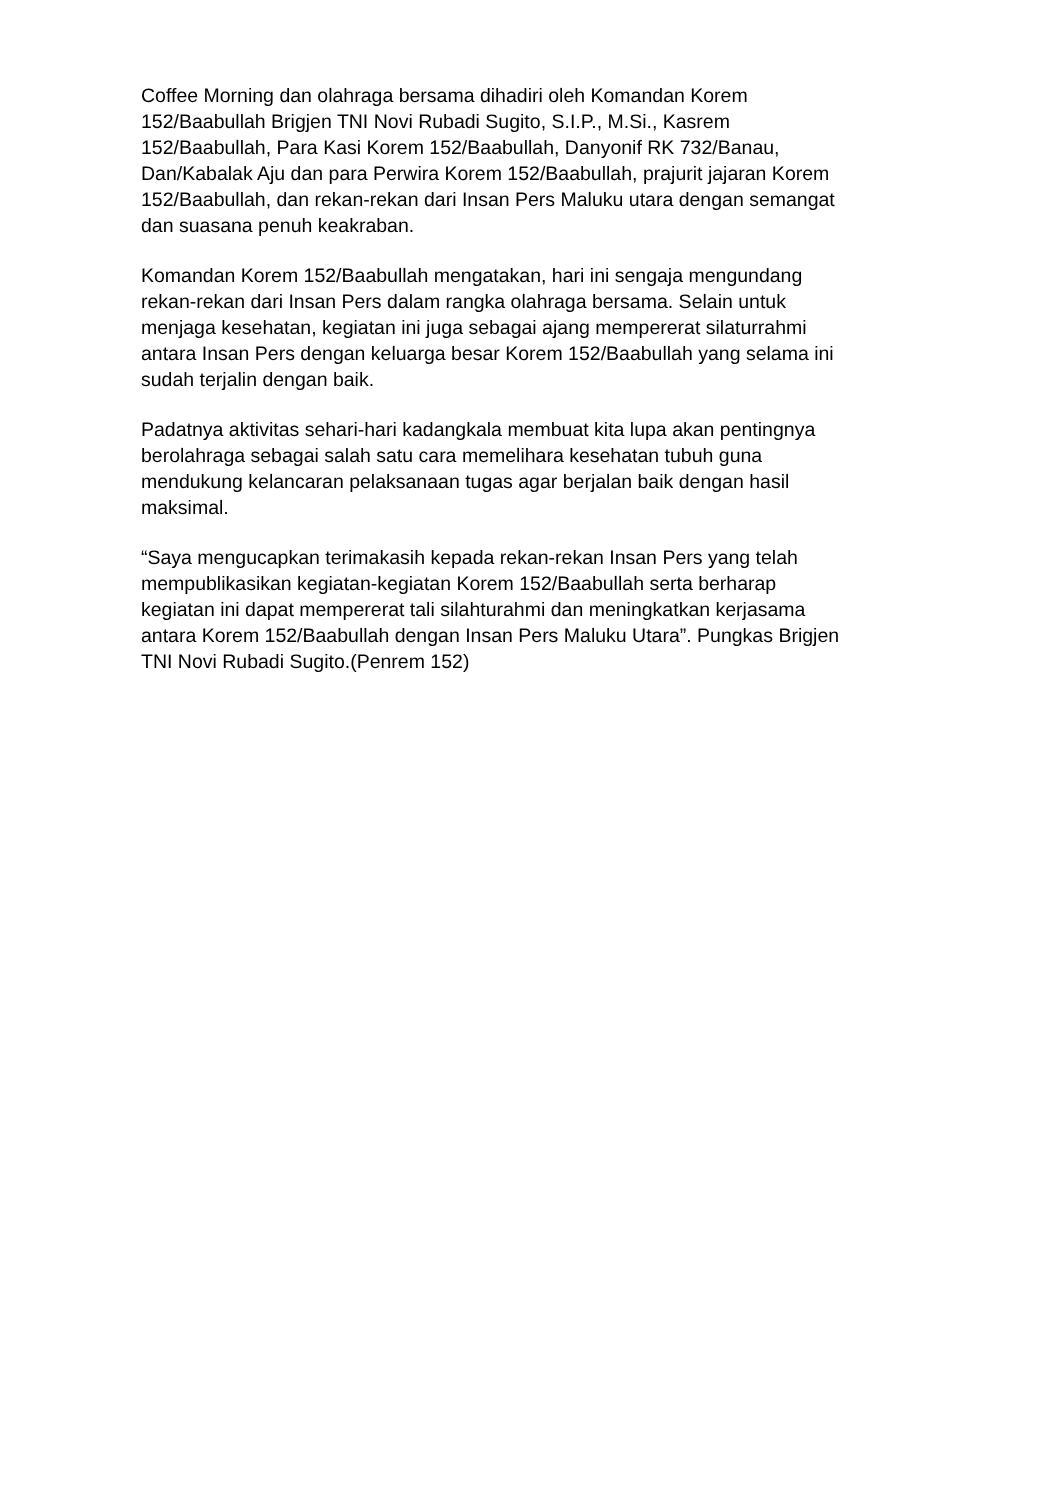Coffee Morning dan olahraga bersama dihadiri oleh Komandan Korem
152/Baabullah Brigjen TNI Novi Rubadi Sugito, S.I.P., M.Si., Kasrem
152/Baabullah, Para Kasi Korem 152/Baabullah, Danyonif RK 732/Banau,
Dan/Kabalak Aju dan para Perwira Korem 152/Baabullah, prajurit jajaran Korem
152/Baabullah, dan rekan-rekan dari Insan Pers Maluku utara dengan semangat
dan suasana penuh keakraban.
Komandan Korem 152/Baabullah mengatakan, hari ini sengaja mengundang
rekan-rekan dari Insan Pers dalam rangka olahraga bersama. Selain untuk
menjaga kesehatan, kegiatan ini juga sebagai ajang mempererat silaturrahmi
antara Insan Pers dengan keluarga besar Korem 152/Baabullah yang selama ini
sudah terjalin dengan baik.
Padatnya aktivitas sehari-hari kadangkala membuat kita lupa akan pentingnya
berolahraga sebagai salah satu cara memelihara kesehatan tubuh guna
mendukung kelancaran pelaksanaan tugas agar berjalan baik dengan hasil
maksimal.
“Saya mengucapkan terimakasih kepada rekan-rekan Insan Pers yang telah
mempublikasikan kegiatan-kegiatan Korem 152/Baabullah serta berharap
kegiatan ini dapat mempererat tali silahturahmi dan meningkatkan kerjasama
antara Korem 152/Baabullah dengan Insan Pers Maluku Utara”. Pungkas Brigjen
TNI Novi Rubadi Sugito.(Penrem 152)